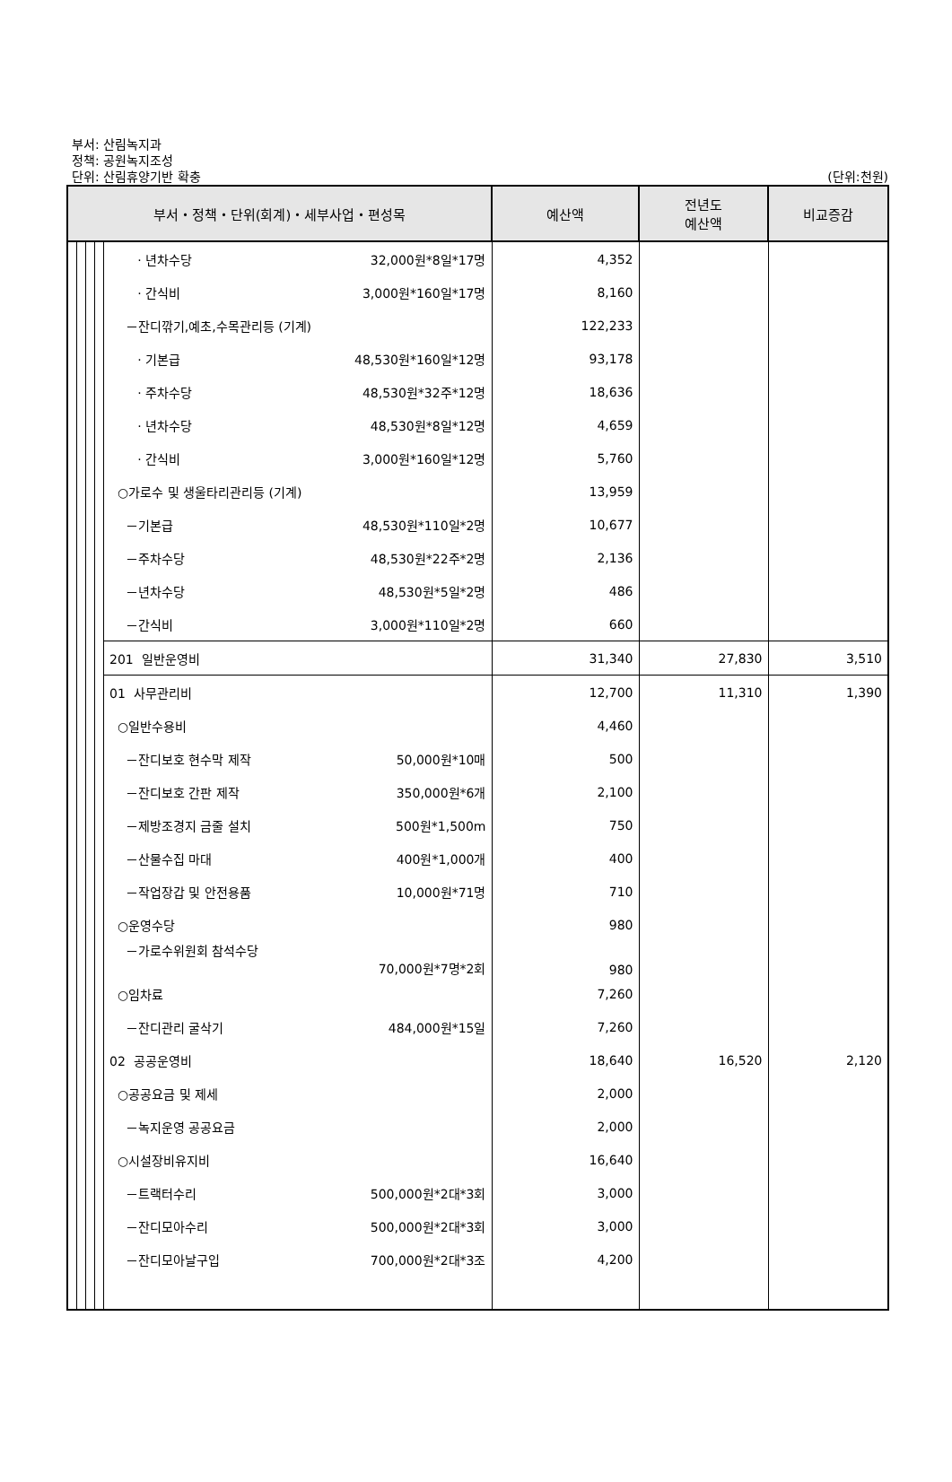부서: 산림녹지과
정책: 공원녹지조성
단위: 산림휴양기반 확충 (단위:천원)
| 부서・정책・단위(회계)・세부사업・편성목 | | | | | 예산액 | 전년도 예산액 | 비교증감 |
| --- | --- | --- | --- | --- | --- | --- | --- |
| | | | | · 년차수당 32,000원*8일*17명 | 4,352 | | |
| | | | | · 간식비 3,000원*160일*17명 | 8,160 | | |
| | | | | －잔디깎기,예초,수목관리등 (기계) | 122,233 | | |
| | | | | · 기본급 48,530원*160일*12명 | 93,178 | | |
| | | | | · 주차수당 48,530원*32주*12명 | 18,636 | | |
| | | | | · 년차수당 48,530원*8일*12명 | 4,659 | | |
| | | | | · 간식비 3,000원*160일*12명 | 5,760 | | |
| | | | | ○가로수 및 생울타리관리등 (기계) | 13,959 | | |
| | | | | －기본급 48,530원*110일*2명 | 10,677 | | |
| | | | | －주차수당 48,530원*22주*2명 | 2,136 | | |
| | | | | －년차수당 48,530원*5일*2명 | 486 | | |
| | | | | －간식비 3,000원*110일*2명 | 660 | | |
| | | | | 201 일반운영비 | 31,340 | 27,830 | 3,510 |
| | | | | 01 사무관리비 | 12,700 | 11,310 | 1,390 |
| | | | | ○일반수용비 | 4,460 | | |
| | | | | －잔디보호 현수막 제작 50,000원*10매 | 500 | | |
| | | | | －잔디보호 간판 제작 350,000원*6개 | 2,100 | | |
| | | | | －제방조경지 금줄 설치 500원*1,500m | 750 | | |
| | | | | －산물수집 마대 400원*1,000개 | 400 | | |
| | | | | －작업장갑 및 안전용품 10,000원*71명 | 710 | | |
| | | | | ○운영수당 | 980 | | |
| | | | | －가로수위원회 참석수당 70,000원*7명*2회 | 980 | | |
| | | | | ○임차료 | 7,260 | | |
| | | | | －잔디관리 굴삭기 484,000원*15일 | 7,260 | | |
| | | | | 02 공공운영비 | 18,640 | 16,520 | 2,120 |
| | | | | ○공공요금 및 제세 | 2,000 | | |
| | | | | －녹지운영 공공요금 | 2,000 | | |
| | | | | ○시설장비유지비 | 16,640 | | |
| | | | | －트랙터수리 500,000원*2대*3회 | 3,000 | | |
| | | | | －잔디모아수리 500,000원*2대*3회 | 3,000 | | |
| | | | | －잔디모아날구입 700,000원*2대*3조 | 4,200 | | |